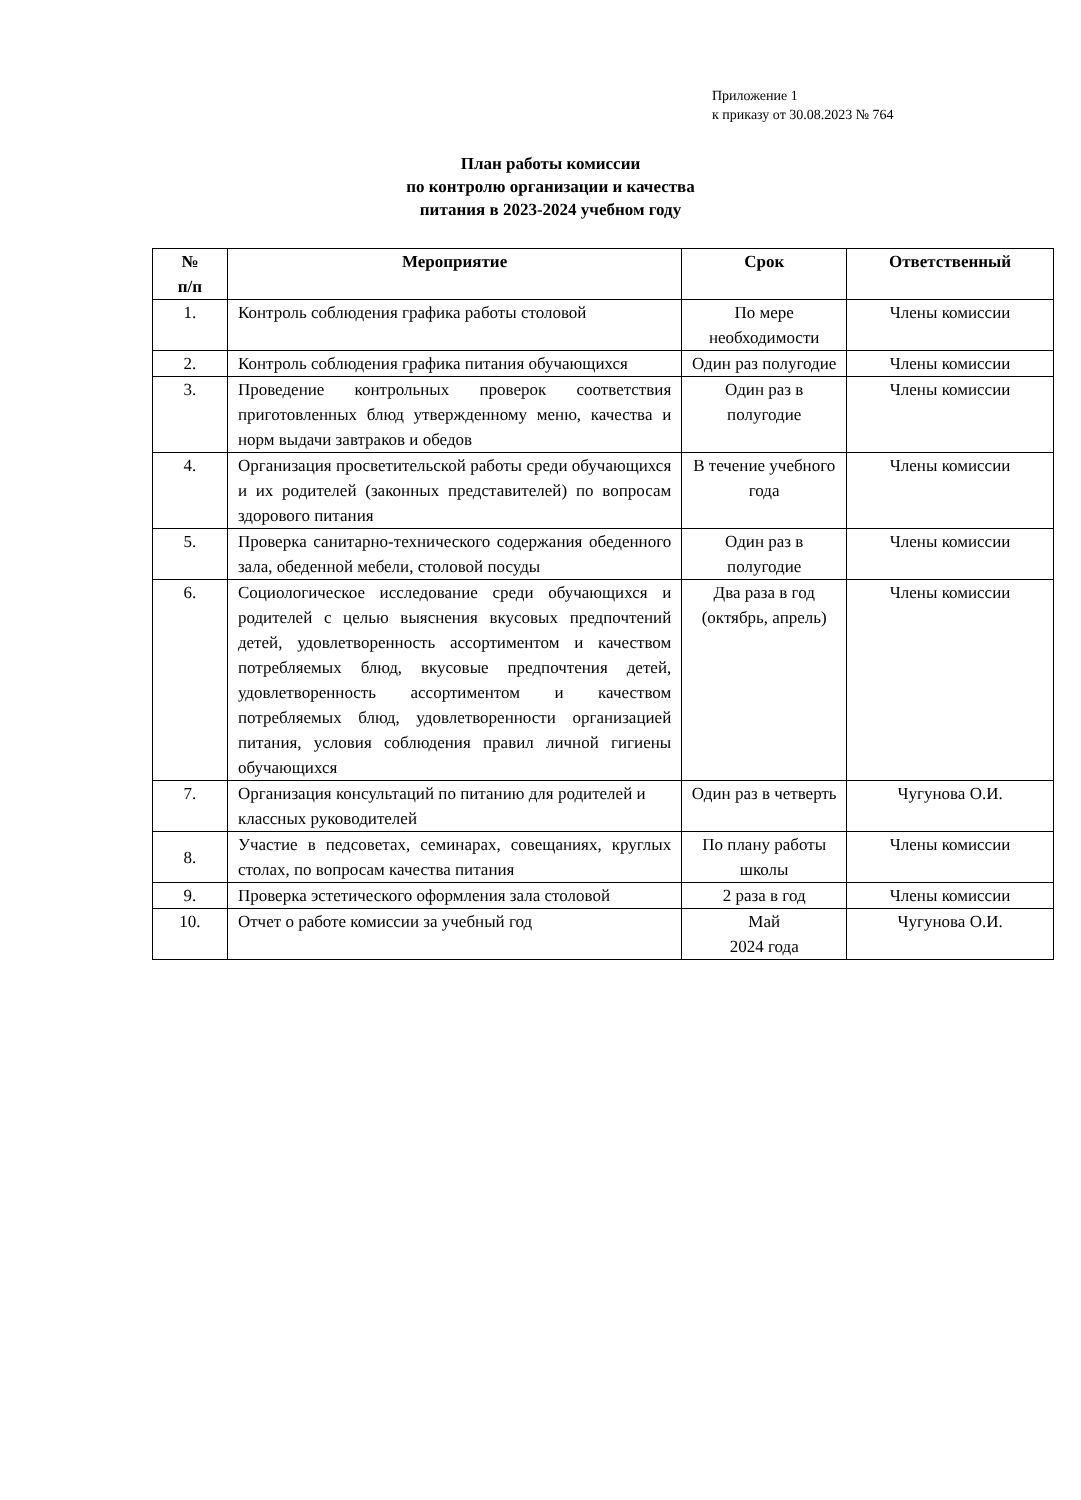Приложение 1
к приказу от 30.08.2023 № 764
План работы комиссии
по контролю организации и качества
питания в 2023-2024 учебном году
| № п/п | Мероприятие | Срок | Ответственный |
| --- | --- | --- | --- |
| 1. | Контроль соблюдения графика работы столовой | По мере необходимости | Члены комиссии |
| 2. | Контроль соблюдения графика питания обучающихся | Один раз полугодие | Члены комиссии |
| 3. | Проведение контрольных проверок соответствия приготовленных блюд утвержденному меню, качества и норм выдачи завтраков и обедов | Один раз в полугодие | Члены комиссии |
| 4. | Организация просветительской работы среди обучающихся и их родителей (законных представителей) по вопросам здорового питания | В течение учебного года | Члены комиссии |
| 5. | Проверка санитарно-технического содержания обеденного зала, обеденной мебели, столовой посуды | Один раз в полугодие | Члены комиссии |
| 6. | Социологическое исследование среди обучающихся и родителей с целью выяснения вкусовых предпочтений детей, удовлетворенность ассортиментом и качеством потребляемых блюд, вкусовые предпочтения детей, удовлетворенность ассортиментом и качеством потребляемых блюд, удовлетворенности организацией питания, условия соблюдения правил личной гигиены обучающихся | Два раза в год (октябрь, апрель) | Члены комиссии |
| 7. | Организация консультаций по питанию для родителей и классных руководителей | Один раз в четверть | Чугунова О.И. |
| 8. | Участие в педсоветах, семинарах, совещаниях, круглых столах, по вопросам качества питания | По плану работы школы | Члены комиссии |
| 9. | Проверка эстетического оформления зала столовой | 2 раза в год | Члены комиссии |
| 10. | Отчет о работе комиссии за учебный год | Май 2024 года | Чугунова О.И. |